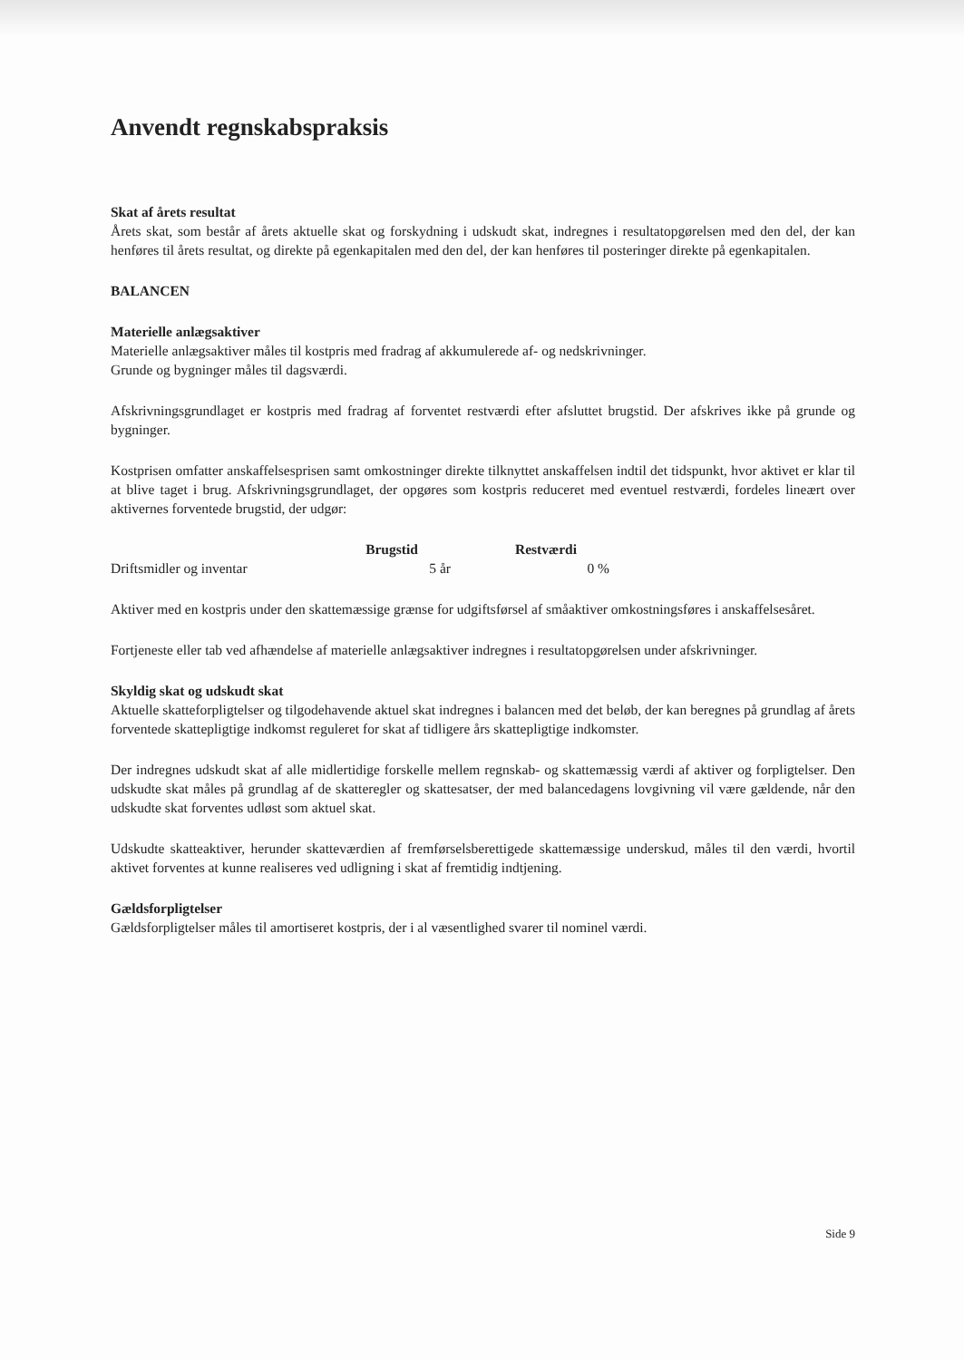Anvendt regnskabspraksis
Skat af årets resultat
Årets skat, som består af årets aktuelle skat og forskydning i udskudt skat, indregnes i resultatopgørelsen med den del, der kan henføres til årets resultat, og direkte på egenkapitalen med den del, der kan henføres til posteringer direkte på egenkapitalen.
BALANCEN
Materielle anlægsaktiver
Materielle anlægsaktiver måles til kostpris med fradrag af akkumulerede af- og nedskrivninger.
Grunde og bygninger måles til dagsværdi.
Afskrivningsgrundlaget er kostpris med fradrag af forventet restværdi efter afsluttet brugstid. Der afskrives ikke på grunde og bygninger.
Kostprisen omfatter anskaffelsesprisen samt omkostninger direkte tilknyttet anskaffelsen indtil det tidspunkt, hvor aktivet er klar til at blive taget i brug. Afskrivningsgrundlaget, der opgøres som kostpris reduceret med eventuel restværdi, fordeles lineært over aktivernes forventede brugstid, der udgør:
| | Brugstid | Restværdi |
| --- | --- | --- |
| Driftsmidler og inventar | 5 år | 0 % |
Aktiver med en kostpris under den skattemæssige grænse for udgiftsførsel af småaktiver omkostningsføres i anskaffelsesåret.
Fortjeneste eller tab ved afhændelse af materielle anlægsaktiver indregnes i resultatopgørelsen under afskrivninger.
Skyldig skat og udskudt skat
Aktuelle skatteforpligtelser og tilgodehavende aktuel skat indregnes i balancen med det beløb, der kan beregnes på grundlag af årets forventede skattepligtige indkomst reguleret for skat af tidligere års skattepligtige indkomster.
Der indregnes udskudt skat af alle midlertidige forskelle mellem regnskab- og skattemæssig værdi af aktiver og forpligtelser. Den udskudte skat måles på grundlag af de skatteregler og skattesatser, der med balancedagens lovgivning vil være gældende, når den udskudte skat forventes udløst som aktuel skat.
Udskudte skatteaktiver, herunder skatteværdien af fremførselsberettigede skattemæssige underskud, måles til den værdi, hvortil aktivet forventes at kunne realiseres ved udligning i skat af fremtidig indtjening.
Gældsforpligtelser
Gældsforpligtelser måles til amortiseret kostpris, der i al væsentlighed svarer til nominel værdi.
Side 9